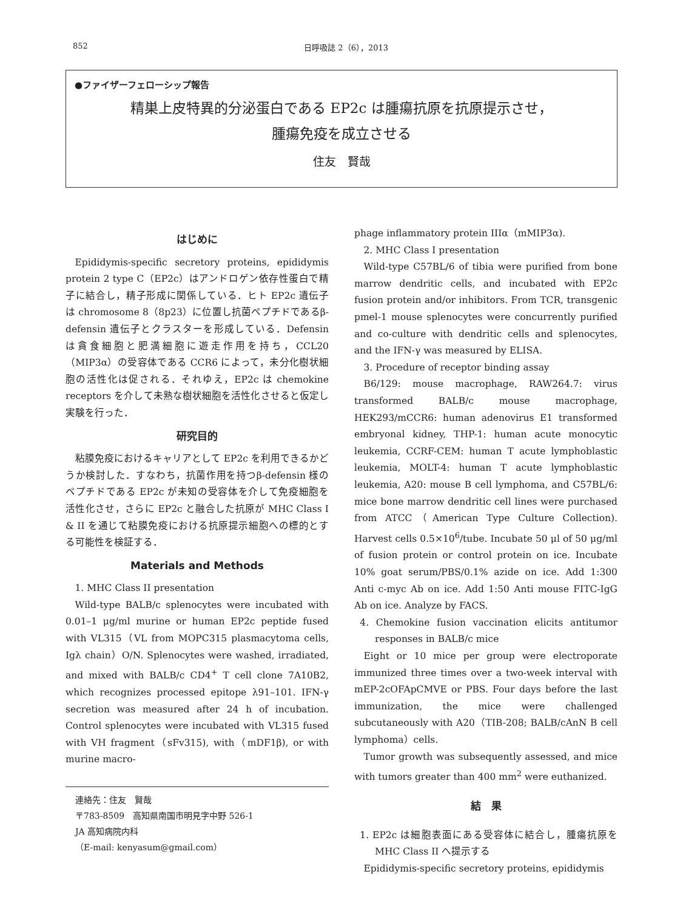852 日呼吸誌 2（6），2013
●ファイザーフェローシップ報告
精巣上皮特異的分泌蛋白である EP2c は腫瘍抗原を抗原提示させ，
腫瘍免疫を成立させる
住友　賢哉
はじめに
Epididymis-specific secretory proteins, epididymis protein 2 type C（EP2c）はアンドロゲン依存性蛋白で精子に結合し，精子形成に関係している．ヒト EP2c 遺伝子は chromosome 8（8p23）に位置し抗菌ペプチドであるβ-defensin 遺伝子とクラスターを形成している．Defensin は貪食細胞と肥満細胞に遊走作用を持ち，CCL20（MIP3α）の受容体である CCR6 によって，未分化樹状細胞の活性化は促される．それゆえ，EP2c は chemokine receptors を介して未熟な樹状細胞を活性化させると仮定し実験を行った．
研究目的
粘膜免疫におけるキャリアとして EP2c を利用できるかどうか検討した．すなわち，抗菌作用を持つβ-defensin 様のペプチドである EP2c が未知の受容体を介して免疫細胞を活性化させ，さらに EP2c と融合した抗原が MHC Class I & II を通じて粘膜免疫における抗原提示細胞への標的とする可能性を検証する．
Materials and Methods
1. MHC Class II presentation
Wild-type BALB/c splenocytes were incubated with 0.01–1 μg/ml murine or human EP2c peptide fused with VL315（VL from MOPC315 plasmacytoma cells, Igλ chain）O/N. Splenocytes were washed, irradiated, and mixed with BALB/c CD4<sup>+</sup> T cell clone 7A10B2, which recognizes processed epitope λ91–101. IFN-γ secretion was measured after 24 h of incubation. Control splenocytes were incubated with VL315 fused with VH fragment（sFv315), with（mDF1β), or with murine macro-
連絡先：住友　賢哉
〒783-8509　高知県南国市明見字中野 526-1
JA 高知病院内科
（E-mail: kenyasum@gmail.com）
phage inflammatory protein IIIα（mMIP3α).
2. MHC Class I presentation
Wild-type C57BL/6 of tibia were purified from bone marrow dendritic cells, and incubated with EP2c fusion protein and/or inhibitors. From TCR, transgenic pmel-1 mouse splenocytes were concurrently purified and co-culture with dendritic cells and splenocytes, and the IFN-γ was measured by ELISA.
3. Procedure of receptor binding assay
B6/129: mouse macrophage, RAW264.7: virus transformed BALB/c mouse macrophage, HEK293/mCCR6: human adenovirus E1 transformed embryonal kidney, THP-1: human acute monocytic leukemia, CCRF-CEM: human T acute lymphoblastic leukemia, MOLT-4: human T acute lymphoblastic leukemia, A20: mouse B cell lymphoma, and C57BL/6: mice bone marrow dendritic cell lines were purchased from ATCC（American Type Culture Collection). Harvest cells 0.5×10<sup>6</sup>/tube. Incubate 50 μl of 50 μg/ml of fusion protein or control protein on ice. Incubate 10% goat serum/PBS/0.1% azide on ice. Add 1:300 Anti c-myc Ab on ice. Add 1:50 Anti mouse FITC-IgG Ab on ice. Analyze by FACS.
4. Chemokine fusion vaccination elicits antitumor responses in BALB/c mice
Eight or 10 mice per group were electroporate immunized three times over a two-week interval with mEP-2cOFApCMVE or PBS. Four days before the last immunization, the mice were challenged subcutaneously with A20（TIB-208; BALB/cAnN B cell lymphoma）cells.
Tumor growth was subsequently assessed, and mice with tumors greater than 400 mm<sup>2</sup> were euthanized.
結　果
1. EP2c は細胞表面にある受容体に結合し，腫瘍抗原を MHC Class II へ提示する
Epididymis-specific secretory proteins, epididymis